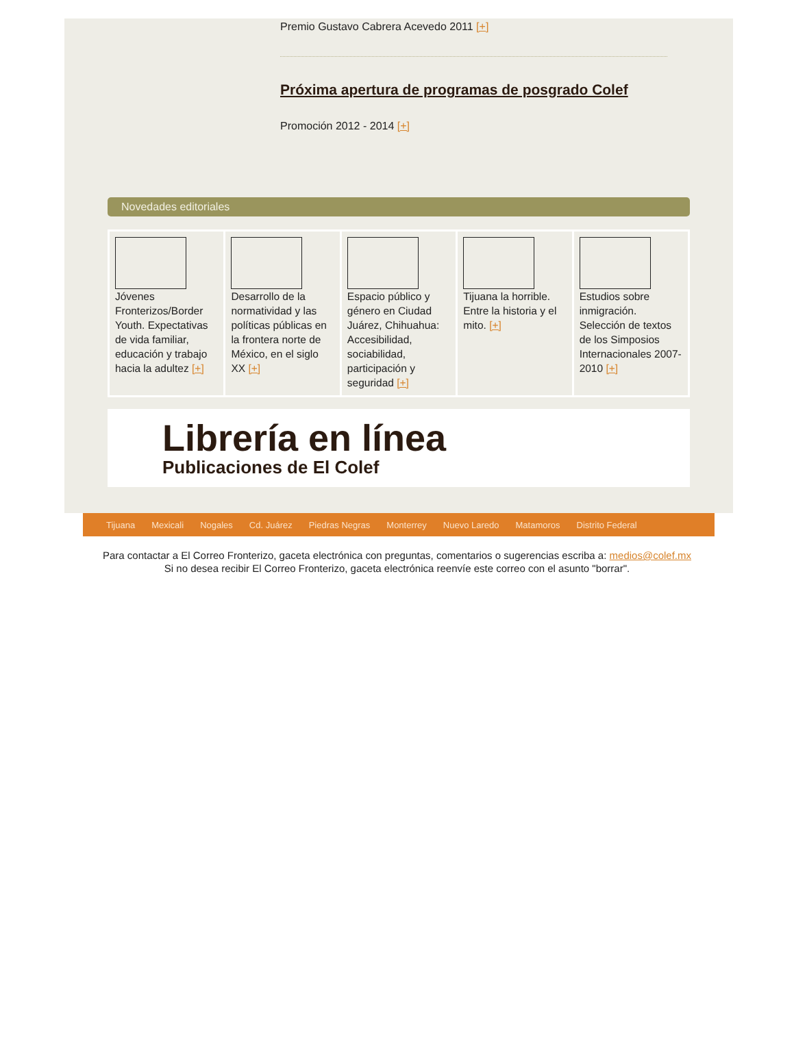Premio Gustavo Cabrera Acevedo 2011 [+]
Próxima apertura de programas de posgrado Colef
Promoción 2012 - 2014 [+]
Novedades editoriales
Jóvenes Fronterizos/Border Youth. Expectativas de vida familiar, educación y trabajo hacia la adultez [+]
Desarrollo de la normatividad y las políticas públicas en la frontera norte de México, en el siglo XX [+]
Espacio público y género en Ciudad Juárez, Chihuahua: Accesibilidad, sociabilidad, participación y seguridad [+]
Tijuana la horrible. Entre la historia y el mito. [+]
Estudios sobre inmigración. Selección de textos de los Simposios Internacionales 2007-2010 [+]
Librería en línea
Publicaciones de El Colef
Tijuana Mexicali Nogales Cd. Juárez Piedras Negras Monterrey Nuevo Laredo Matamoros Distrito Federal
Para contactar a El Correo Fronterizo, gaceta electrónica con preguntas, comentarios o sugerencias escriba a: medios@colef.mx
Si no desea recibir El Correo Fronterizo, gaceta electrónica reenvíe este correo con el asunto "borrar".